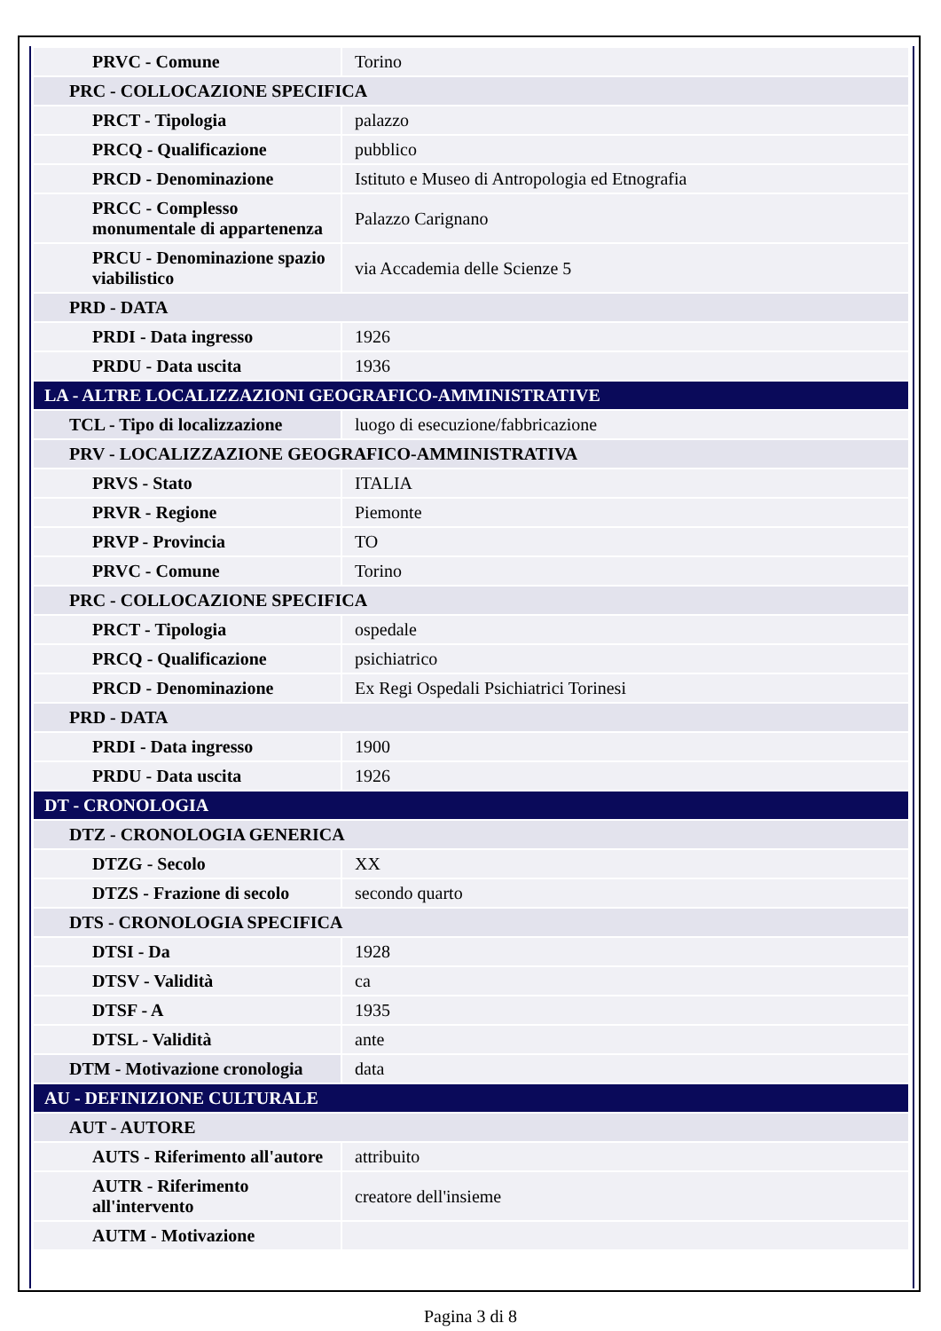| PRVC - Comune | Torino |
| PRC - COLLOCAZIONE SPECIFICA | |
| PRCT - Tipologia | palazzo |
| PRCQ - Qualificazione | pubblico |
| PRCD - Denominazione | Istituto e Museo di Antropologia ed Etnografia |
| PRCC - Complesso monumentale di appartenenza | Palazzo Carignano |
| PRCU - Denominazione spazio viabilistico | via Accademia delle Scienze 5 |
| PRD - DATA | |
| PRDI - Data ingresso | 1926 |
| PRDU - Data uscita | 1936 |
| LA - ALTRE LOCALIZZAZIONI GEOGRAFICO-AMMINISTRATIVE | |
| TCL - Tipo di localizzazione | luogo di esecuzione/fabbricazione |
| PRV - LOCALIZZAZIONE GEOGRAFICO-AMMINISTRATIVA | |
| PRVS - Stato | ITALIA |
| PRVR - Regione | Piemonte |
| PRVP - Provincia | TO |
| PRVC - Comune | Torino |
| PRC - COLLOCAZIONE SPECIFICA | |
| PRCT - Tipologia | ospedale |
| PRCQ - Qualificazione | psichiatrico |
| PRCD - Denominazione | Ex Regi Ospedali Psichiatrici Torinesi |
| PRD - DATA | |
| PRDI - Data ingresso | 1900 |
| PRDU - Data uscita | 1926 |
| DT - CRONOLOGIA | |
| DTZ - CRONOLOGIA GENERICA | |
| DTZG - Secolo | XX |
| DTZS - Frazione di secolo | secondo quarto |
| DTS - CRONOLOGIA SPECIFICA | |
| DTSI - Da | 1928 |
| DTSV - Validità | ca |
| DTSF - A | 1935 |
| DTSL - Validità | ante |
| DTM - Motivazione cronologia | data |
| AU - DEFINIZIONE CULTURALE | |
| AUT - AUTORE | |
| AUTS - Riferimento all'autore | attribuito |
| AUTR - Riferimento all'intervento | creatore dell'insieme |
| AUTM - Motivazione | |
Pagina 3 di 8